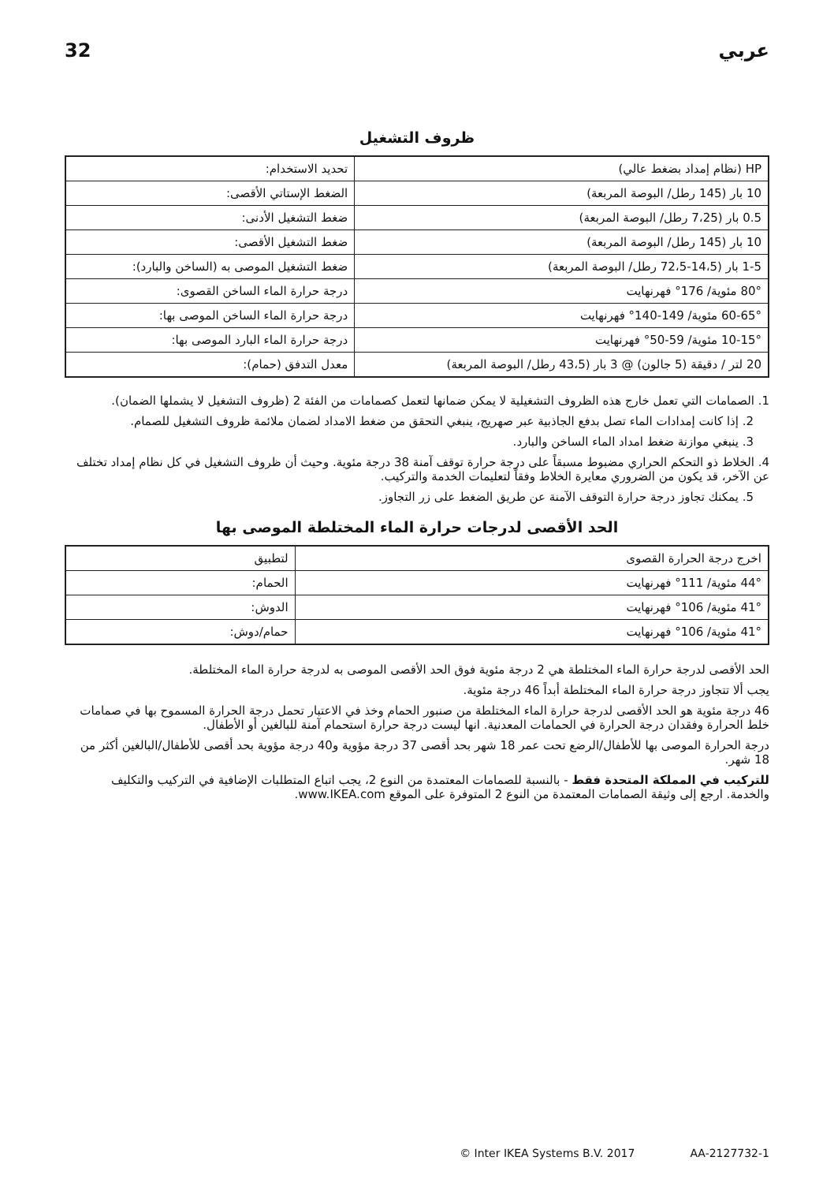32 عربي
ظروف التشغيل
| HP (نظام إمداد بضغط عالي) | تحديد الاستخدام: |
| 10 بار (145 رطل/ البوصة المربعة) | الضغط الإستاتي الأقصى: |
| 0.5 بار (7،25 رطل/ البوصة المربعة) | ضغط التشغيل الأدنى: |
| 10 بار (145 رطل/ البوصة المربعة) | ضغط التشغيل الأقصى: |
| 1-5 بار (14،5-72،5 رطل/ البوصة المربعة) | ضغط التشغيل الموصى به (الساخن والبارد): |
| 80° مئوية/ 176° فهرنهايت | درجة حرارة الماء الساخن القصوى: |
| 60-65° مئوية/ 149-140° فهرنهايت | درجة حرارة الماء الساخن الموصى بها: |
| 10-15° مئوية/ 59-50° فهرنهايت | درجة حرارة الماء البارد الموصى بها: |
| 20 لتر / دقيقة (5 جالون) @ 3 بار (43،5 رطل/ البوصة المربعة) | معدل التدفق (حمام): |
1. الصمامات التي تعمل خارج هذه الظروف التشغيلية لا يمكن ضمانها لتعمل كصمامات من الفئة 2 (ظروف التشغيل لا يشملها الضمان).
2. إذا كانت إمدادات الماء تصل بدفع الجاذبية عبر صهريج، ينبغي التحقق من ضغط الامداد لضمان ملائمة ظروف التشغيل للصمام.
3. ينبغي موازنة ضغط امداد الماء الساخن والبارد.
4. الخلاط ذو التحكم الحراري مضبوط مسبقاً على درجة حرارة توقف آمنة 38 درجة مئوية. وحيث أن ظروف التشغيل في كل نظام إمداد تختلف عن الآخر، قد يكون من الضروري معايرة الخلاط وفقاً لتعليمات الخدمة والتركيب.
5. يمكنك تجاوز درجة حرارة التوقف الآمنة عن طريق الضغط على زر التجاوز.
الحد الأقصى لدرجات حرارة الماء المختلطة الموصى بها
| اخرج درجة الحرارة القصوى | لتطبيق |
| 44° مئوية/ 111° فهرنهايت | الحمام: |
| 41° مئوية/ 106° فهرنهايت | الدوش: |
| 41° مئوية/ 106° فهرنهايت | حمام/دوش: |
الحد الأقصى لدرجة حرارة الماء المختلطة هي 2 درجة مئوية فوق الحد الأقصى الموصى به لدرجة حرارة الماء المختلطة.
يجب ألا تتجاوز درجة حرارة الماء المختلطة أبداً 46 درجة مئوية.
46 درجة مئوية هو الحد الأقصى لدرجة حرارة الماء المختلطة من صنبور الحمام وخذ في الاعتبار تحمل درجة الحرارة المسموح بها في صمامات خلط الحرارة وفقدان درجة الحرارة في الحمامات المعدنية. انها ليست درجة حرارة استحمام آمنة للبالغين أو الأطفال.
درجة الحرارة الموصى بها للأطفال/الرضع تحت عمر 18 شهر بحد أقصى 37 درجة مؤوية و40 درجة مؤوية بحد أقصى للأطفال/البالغين أكثر من 18 شهر.
للتركيب في المملكة المتحدة فقط - بالنسبة للصمامات المعتمدة من النوع 2، يجب اتباع المتطلبات الإضافية في التركيب والتكليف والخدمة. ارجع إلى وثيقة الصمامات المعتمدة من النوع 2 المتوفرة على الموقع www.IKEA.com.
© Inter IKEA Systems B.V. 2017 AA-2127732-1